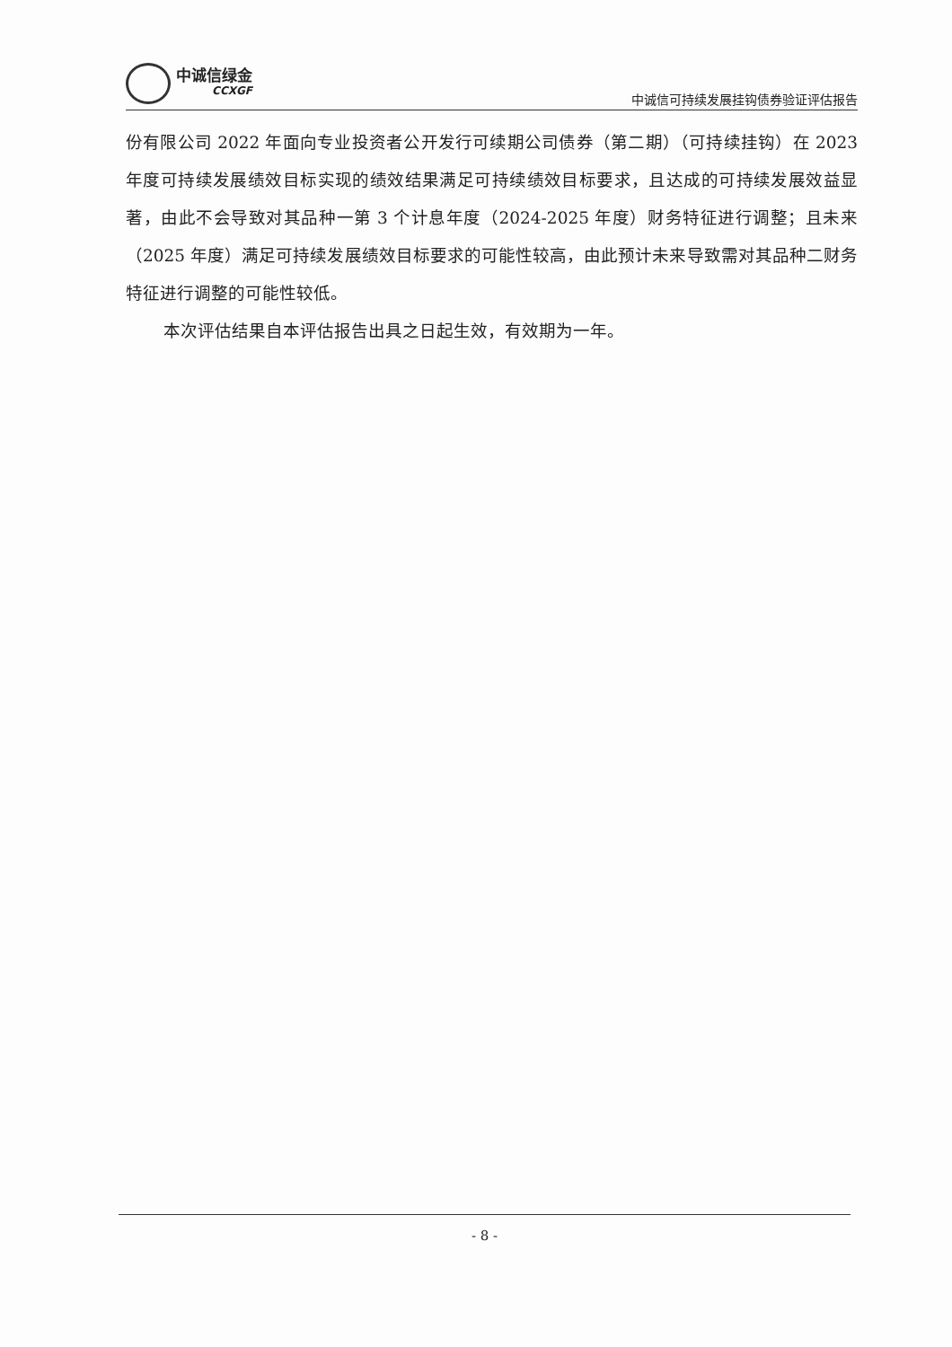中诚信绿金
CCXGF
中诚信可持续发展挂钩债券验证评估报告
份有限公司 2022 年面向专业投资者公开发行可续期公司债券（第二期）（可持续挂钩）在 2023 年度可持续发展绩效目标实现的绩效结果满足可持续绩效目标要求，且达成的可持续发展效益显著，由此不会导致对其品种一第 3 个计息年度（2024-2025 年度）财务特征进行调整；且未来（2025 年度）满足可持续发展绩效目标要求的可能性较高，由此预计未来导致需对其品种二财务特征进行调整的可能性较低。
本次评估结果自本评估报告出具之日起生效，有效期为一年。
- 8 -